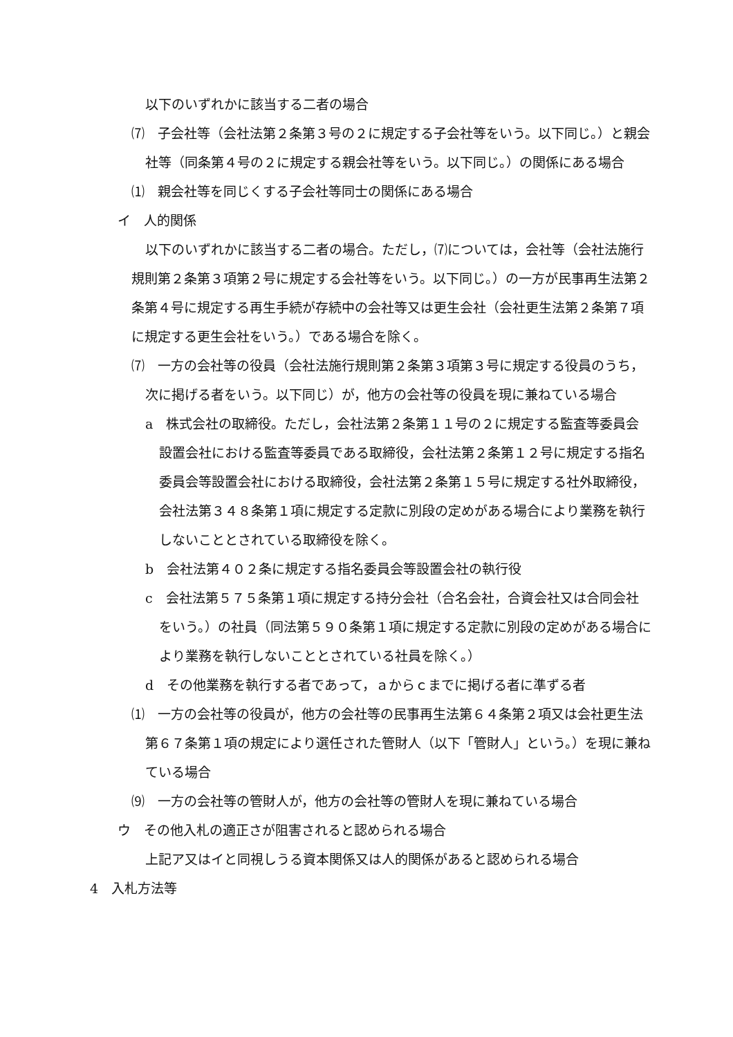以下のいずれかに該当する二者の場合
⑺　子会社等（会社法第２条第３号の２に規定する子会社等をいう。以下同じ。）と親会社等（同条第４号の２に規定する親会社等をいう。以下同じ。）の関係にある場合
⑴　親会社等を同じくする子会社等同士の関係にある場合
イ　人的関係
以下のいずれかに該当する二者の場合。ただし，⑺については，会社等（会社法施行規則第２条第３項第２号に規定する会社等をいう。以下同じ。）の一方が民事再生法第２条第４号に規定する再生手続が存続中の会社等又は更生会社（会社更生法第２条第７項に規定する更生会社をいう。）である場合を除く。
⑺　一方の会社等の役員（会社法施行規則第２条第３項第３号に規定する役員のうち，次に掲げる者をいう。以下同じ）が，他方の会社等の役員を現に兼ねている場合
a　株式会社の取締役。ただし，会社法第２条第１１号の２に規定する監査等委員会設置会社における監査等委員である取締役，会社法第２条第１２号に規定する指名委員会等設置会社における取締役，会社法第２条第１５号に規定する社外取締役，会社法第３４８条第１項に規定する定款に別段の定めがある場合により業務を執行しないこととされている取締役を除く。
b　会社法第４０２条に規定する指名委員会等設置会社の執行役
c　会社法第５７５条第１項に規定する持分会社（合名会社，合資会社又は合同会社をいう。）の社員（同法第５９０条第１項に規定する定款に別段の定めがある場合により業務を執行しないこととされている社員を除く。）
d　その他業務を執行する者であって，ａからｃまでに掲げる者に準ずる者
⑴　一方の会社等の役員が，他方の会社等の民事再生法第６４条第２項又は会社更生法第６７条第１項の規定により選任された管財人（以下「管財人」という。）を現に兼ねている場合
⑼　一方の会社等の管財人が，他方の会社等の管財人を現に兼ねている場合
ウ　その他入札の適正さが阻害されると認められる場合
上記ア又はイと同視しうる資本関係又は人的関係があると認められる場合
4　入札方法等